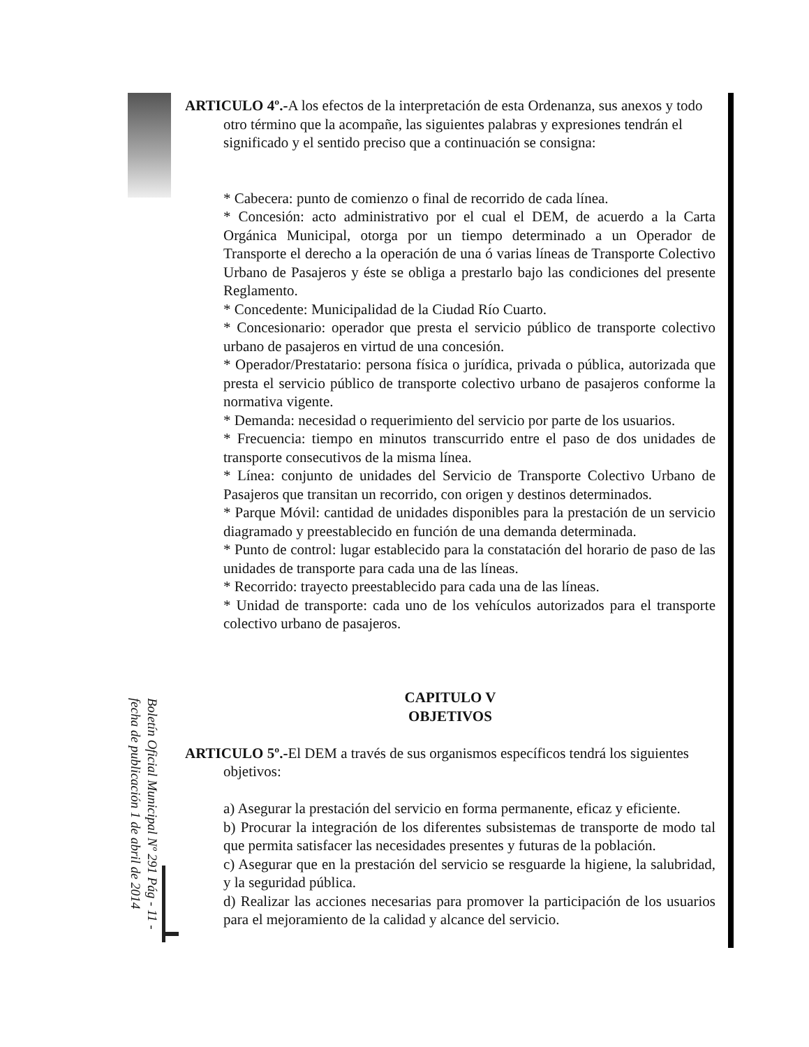ARTICULO 4º.-A los efectos de la interpretación de esta Ordenanza, sus anexos y todo otro término que la acompañe, las siguientes palabras y expresiones tendrán el significado y el sentido preciso que a continuación se consigna:
* Cabecera: punto de comienzo o final de recorrido de cada línea.
* Concesión: acto administrativo por el cual el DEM, de acuerdo a la Carta Orgánica Municipal, otorga por un tiempo determinado a un Operador de Transporte el derecho a la operación de una ó varias líneas de Transporte Colectivo Urbano de Pasajeros y éste se obliga a prestarlo bajo las condiciones del presente Reglamento.
* Concedente: Municipalidad de la Ciudad Río Cuarto.
* Concesionario: operador que presta el servicio público de transporte colectivo urbano de pasajeros en virtud de una concesión.
* Operador/Prestatario: persona física o jurídica, privada o pública, autorizada que presta el servicio público de transporte colectivo urbano de pasajeros conforme la normativa vigente.
* Demanda: necesidad o requerimiento del servicio por parte de los usuarios.
* Frecuencia: tiempo en minutos transcurrido entre el paso de dos unidades de transporte consecutivos de la misma línea.
* Línea: conjunto de unidades del Servicio de Transporte Colectivo Urbano de Pasajeros que transitan un recorrido, con origen y destinos determinados.
* Parque Móvil: cantidad de unidades disponibles para la prestación de un servicio diagramado y preestablecido en función de una demanda determinada.
* Punto de control: lugar establecido para la constatación del horario de paso de las unidades de transporte para cada una de las líneas.
* Recorrido: trayecto preestablecido para cada una de las líneas.
* Unidad de transporte: cada uno de los vehículos autorizados para el transporte colectivo urbano de pasajeros.
CAPITULO V
OBJETIVOS
ARTICULO 5º.-El DEM a través de sus organismos específicos tendrá los siguientes objetivos:
a) Asegurar la prestación del servicio en forma permanente, eficaz y eficiente.
b) Procurar la integración de los diferentes subsistemas de transporte de modo tal que permita satisfacer las necesidades presentes y futuras de la población.
c) Asegurar que en la prestación del servicio se resguarde la higiene, la salubridad, y la seguridad pública.
d) Realizar las acciones necesarias para promover la participación de los usuarios para el mejoramiento de la calidad y alcance del servicio.
Boletín Oficial Municipal Nº 291 Pág - 11 -
fecha de publicación 1 de abril de 2014